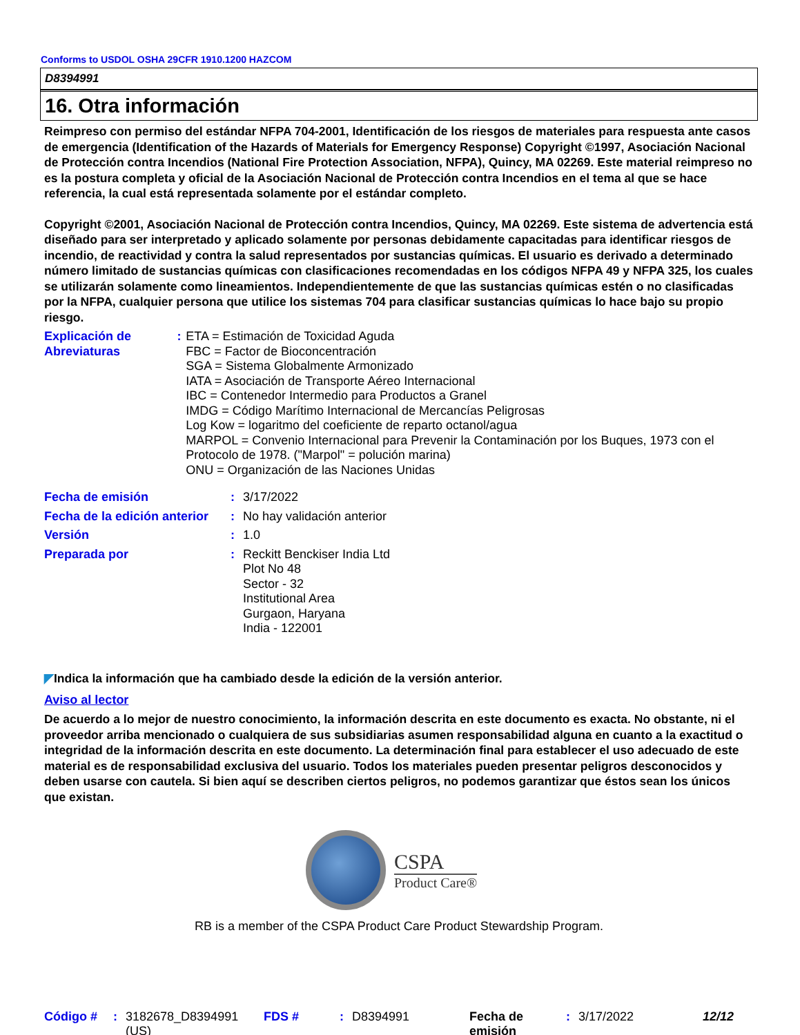Conforms to USDOL OSHA 29CFR 1910.1200 HAZCOM
D8394991
16. Otra información
Reimpreso con permiso del estándar NFPA 704-2001, Identificación de los riesgos de materiales para respuesta ante casos de emergencia (Identification of the Hazards of Materials for Emergency Response) Copyright ©1997, Asociación Nacional de Protección contra Incendios (National Fire Protection Association, NFPA), Quincy, MA 02269. Este material reimpreso no es la postura completa y oficial de la Asociación Nacional de Protección contra Incendios en el tema al que se hace referencia, la cual está representada solamente por el estándar completo.
Copyright ©2001, Asociación Nacional de Protección contra Incendios, Quincy, MA 02269. Este sistema de advertencia está diseñado para ser interpretado y aplicado solamente por personas debidamente capacitadas para identificar riesgos de incendio, de reactividad y contra la salud representados por sustancias químicas. El usuario es derivado a determinado número limitado de sustancias químicas con clasificaciones recomendadas en los códigos NFPA 49 y NFPA 325, los cuales se utilizarán solamente como lineamientos. Independientemente de que las sustancias químicas estén o no clasificadas por la NFPA, cualquier persona que utilice los sistemas 704 para clasificar sustancias químicas lo hace bajo su propio riesgo.
Explicación de Abreviaturas
: ETA = Estimación de Toxicidad Aguda
FBC = Factor de Bioconcentración
SGA = Sistema Globalmente Armonizado
IATA = Asociación de Transporte Aéreo Internacional
IBC = Contenedor Intermedio para Productos a Granel
IMDG = Código Marítimo Internacional de Mercancías Peligrosas
Log Kow = logaritmo del coeficiente de reparto octanol/agua
MARPOL = Convenio Internacional para Prevenir la Contaminación por los Buques, 1973 con el Protocolo de 1978. ("Marpol" = polución marina)
ONU = Organización de las Naciones Unidas
Fecha de emisión : 3/17/2022
Fecha de la edición anterior
: No hay validación anterior
Versión : 1.0
Preparada por : Reckitt Benckiser India Ltd
Plot No 48
Sector - 32
Institutional Area
Gurgaon, Haryana
India - 122001
◤Indica la información que ha cambiado desde la edición de la versión anterior.
Aviso al lector
De acuerdo a lo mejor de nuestro conocimiento, la información descrita en este documento es exacta. No obstante, ni el proveedor arriba mencionado o cualquiera de sus subsidiarias asumen responsabilidad alguna en cuanto a la exactitud o integridad de la información descrita en este documento. La determinación final para establecer el uso adecuado de este material es de responsabilidad exclusiva del usuario. Todos los materiales pueden presentar peligros desconocidos y deben usarse con cautela. Si bien aquí se describen ciertos peligros, no podemos garantizar que éstos sean los únicos que existan.
CSPA
Product Care®
RB is a member of the CSPA Product Care Product Stewardship Program.
Código # : 3182678_D8394991 (US)
FDS # : D8394991 Fecha de emisión
: 3/17/2022 12/12